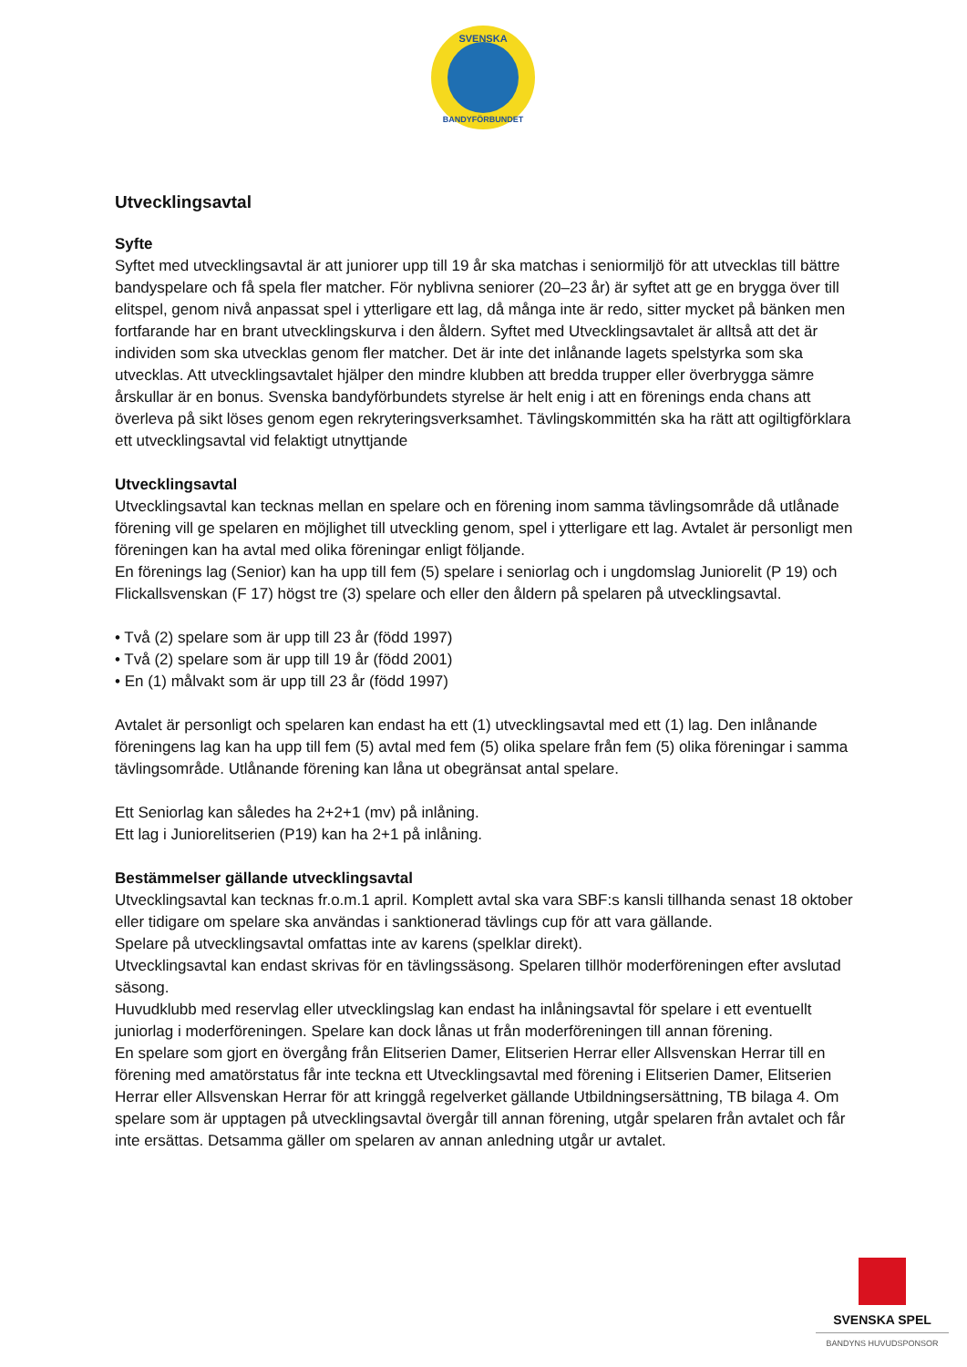SVENSKA
BANDYFÖRBUNDET
Utvecklingsavtal
Syfte
Syftet med utvecklingsavtal är att juniorer upp till 19 år ska matchas i seniormiljö för att utvecklas till bättre bandyspelare och få spela fler matcher. För nyblivna seniorer (20–23 år) är syftet att ge en brygga över till elitspel, genom nivå anpassat spel i ytterligare ett lag, då många inte är redo, sitter mycket på bänken men fortfarande har en brant utvecklingskurva i den åldern. Syftet med Utvecklingsavtalet är alltså att det är individen som ska utvecklas genom fler matcher. Det är inte det inlånande lagets spelstyrka som ska utvecklas. Att utvecklingsavtalet hjälper den mindre klubben att bredda trupper eller överbrygga sämre årskullar är en bonus. Svenska bandyförbundets styrelse är helt enig i att en förenings enda chans att överleva på sikt löses genom egen rekryteringsverksamhet. Tävlingskommittén ska ha rätt att ogiltigförklara ett utvecklingsavtal vid felaktigt utnyttjande
Utvecklingsavtal
Utvecklingsavtal kan tecknas mellan en spelare och en förening inom samma tävlingsområde då utlånade förening vill ge spelaren en möjlighet till utveckling genom, spel i ytterligare ett lag. Avtalet är personligt men föreningen kan ha avtal med olika föreningar enligt följande.
En förenings lag (Senior) kan ha upp till fem (5) spelare i seniorlag och i ungdomslag Juniorelit (P 19) och Flickallsvenskan (F 17) högst tre (3) spelare och eller den åldern på spelaren på utvecklingsavtal.
• Två (2) spelare som är upp till 23 år (född 1997)
• Två (2) spelare som är upp till 19 år (född 2001)
• En (1) målvakt som är upp till 23 år (född 1997)
Avtalet är personligt och spelaren kan endast ha ett (1) utvecklingsavtal med ett (1) lag. Den inlånande föreningens lag kan ha upp till fem (5) avtal med fem (5) olika spelare från fem (5) olika föreningar i samma tävlingsområde. Utlånande förening kan låna ut obegränsat antal spelare.
Ett Seniorlag kan således ha 2+2+1 (mv) på inlåning.
Ett lag i Juniorelitserien (P19) kan ha 2+1 på inlåning.
Bestämmelser gällande utvecklingsavtal
Utvecklingsavtal kan tecknas fr.o.m.1 april. Komplett avtal ska vara SBF:s kansli tillhanda senast 18 oktober eller tidigare om spelare ska användas i sanktionerad tävlings cup för att vara gällande.
Spelare på utvecklingsavtal omfattas inte av karens (spelklar direkt).
Utvecklingsavtal kan endast skrivas för en tävlingssäsong. Spelaren tillhör moderföreningen efter avslutad säsong.
Huvudklubb med reservlag eller utvecklingslag kan endast ha inlåningsavtal för spelare i ett eventuellt juniorlag i moderföreningen. Spelare kan dock lånas ut från moderföreningen till annan förening.
En spelare som gjort en övergång från Elitserien Damer, Elitserien Herrar eller Allsvenskan Herrar till en förening med amatörstatus får inte teckna ett Utvecklingsavtal med förening i Elitserien Damer, Elitserien Herrar eller Allsvenskan Herrar för att kringgå regelverket gällande Utbildningsersättning, TB bilaga 4. Om spelare som är upptagen på utvecklingsavtal övergår till annan förening, utgår spelaren från avtalet och får inte ersättas. Detsamma gäller om spelaren av annan anledning utgår ur avtalet.
SVENSKA SPEL
BANDYNS HUVUDSPONSOR